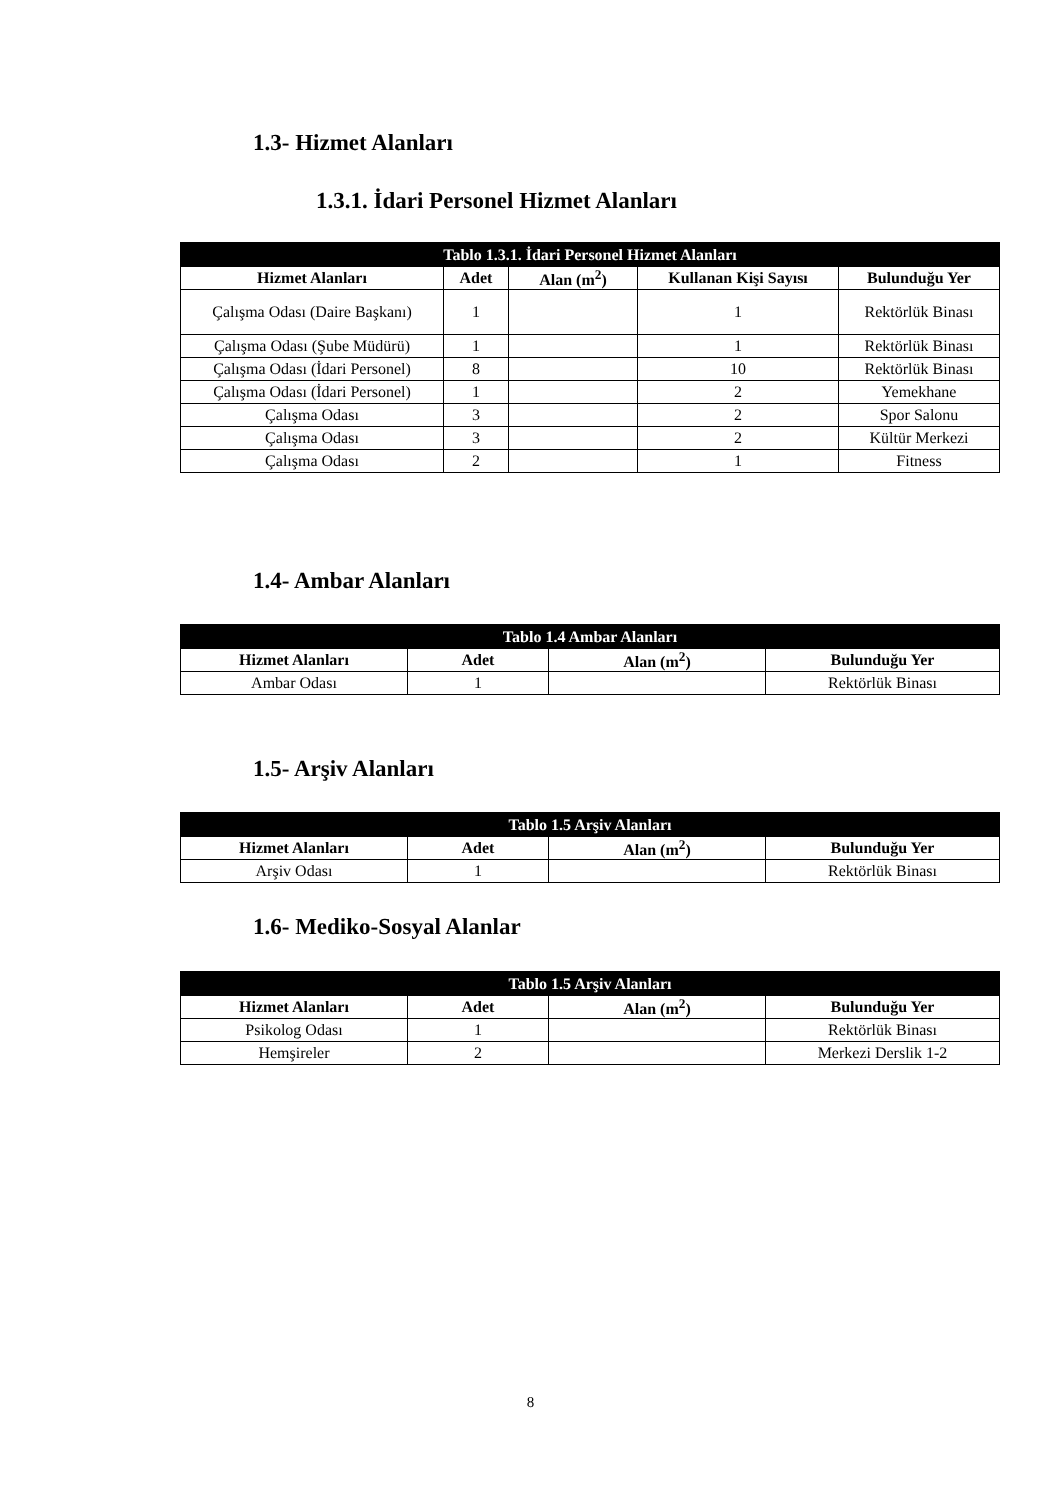1.3- Hizmet Alanları
1.3.1. İdari Personel Hizmet Alanları
| Tablo 1.3.1. İdari Personel Hizmet Alanları | | | | |
| --- | --- | --- | --- | --- |
| Hizmet Alanları | Adet | Alan (m<sup>2</sup>) | Kullanan Kişi Sayısı | Bulunduğu Yer |
| Çalışma Odası (Daire Başkanı) | 1 | | 1 | Rektörlük Binası |
| Çalışma Odası (Şube Müdürü) | 1 | | 1 | Rektörlük Binası |
| Çalışma Odası (İdari Personel) | 8 | | 10 | Rektörlük Binası |
| Çalışma Odası (İdari Personel) | 1 | | 2 | Yemekhane |
| Çalışma Odası | 3 | | 2 | Spor Salonu |
| Çalışma Odası | 3 | | 2 | Kültür Merkezi |
| Çalışma Odası | 2 | | 1 | Fitness |
1.4- Ambar Alanları
| Tablo 1.4 Ambar Alanları | | | |
| --- | --- | --- | --- |
| Hizmet Alanları | Adet | Alan (m<sup>2</sup>) | Bulunduğu Yer |
| Ambar Odası | 1 | | Rektörlük Binası |
1.5- Arşiv Alanları
| Tablo 1.5 Arşiv Alanları | | | |
| --- | --- | --- | --- |
| Hizmet Alanları | Adet | Alan (m<sup>2</sup>) | Bulunduğu Yer |
| Arşiv Odası | 1 | | Rektörlük Binası |
1.6- Mediko-Sosyal Alanlar
| Tablo 1.5 Arşiv Alanları | | | |
| --- | --- | --- | --- |
| Hizmet Alanları | Adet | Alan (m<sup>2</sup>) | Bulunduğu Yer |
| Psikolog Odası | 1 | | Rektörlük Binası |
| Hemşireler | 2 | | Merkezi Derslik 1-2 |
8